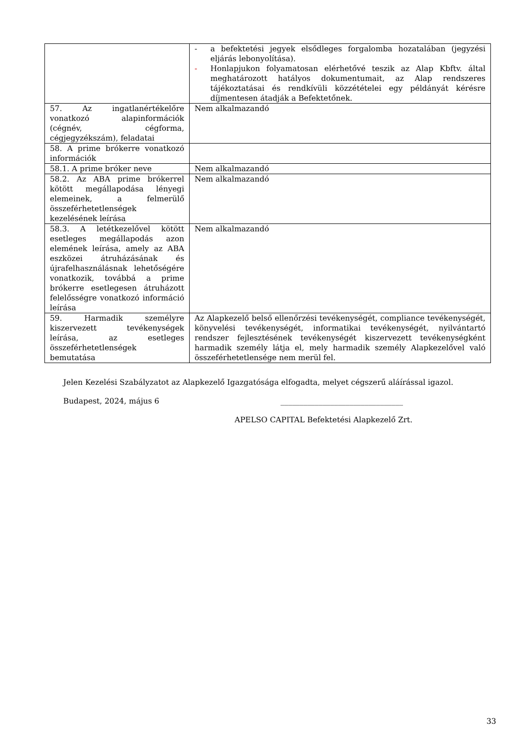| | - a befektetési jegyek elsődleges forgalomba hozatalában (jegyzési eljárás lebonyolítása). - Honlapjukon folyamatosan elérhetővé teszik az Alap Kbftv. által meghatározott hatályos dokumentumait, az Alap rendszeres tájékoztatásai és rendkívüli közzétételei egy példányát kérésre díjmentesen átadják a Befektetőnek. |
| 57. Az ingatlanértékelőre vonatkozó alapinformációk (cégnév, cégforma, cégjegyzékszám), feladatai | Nem alkalmazandó |
| 58. A prime brókerre vonatkozó információk | |
| 58.1. A prime bróker neve | Nem alkalmazandó |
| 58.2. Az ABA prime brókerrel kötött megállapodása lényegi elemeinek, a felmerülő összeférhetetlenségek kezelésének leírása | Nem alkalmazandó |
| 58.3. A letétkezelővel kötött esetleges megállapodás azon elemének leírása, amely az ABA eszközei átruházásának és újrafelhasználásnak lehetőségére vonatkozik, továbbá a prime brókerre esetlegesen átruházott felelősségre vonatkozó információ leírása | Nem alkalmazandó |
| 59. Harmadik személyre kiszervezett tevékenységek leírása, az esetleges összeférhetetlenségek bemutatása | Az Alapkezelő belső ellenőrzési tevékenységét, compliance tevékenységét, könyvelési tevékenységét, informatikai tevékenységét, nyilvántartó rendszer fejlesztésének tevékenységét kiszervezett tevékenységként harmadik személy látja el, mely harmadik személy Alapkezelővel való összeférhetetlensége nem merül fel. |
Jelen Kezelési Szabályzatot az Alapkezelő Igazgatósága elfogadta, melyet cégszerű aláírással igazol.
Budapest, 2024, május 6 ________________________________
APELSO CAPITAL Befektetési Alapkezelő Zrt.
33